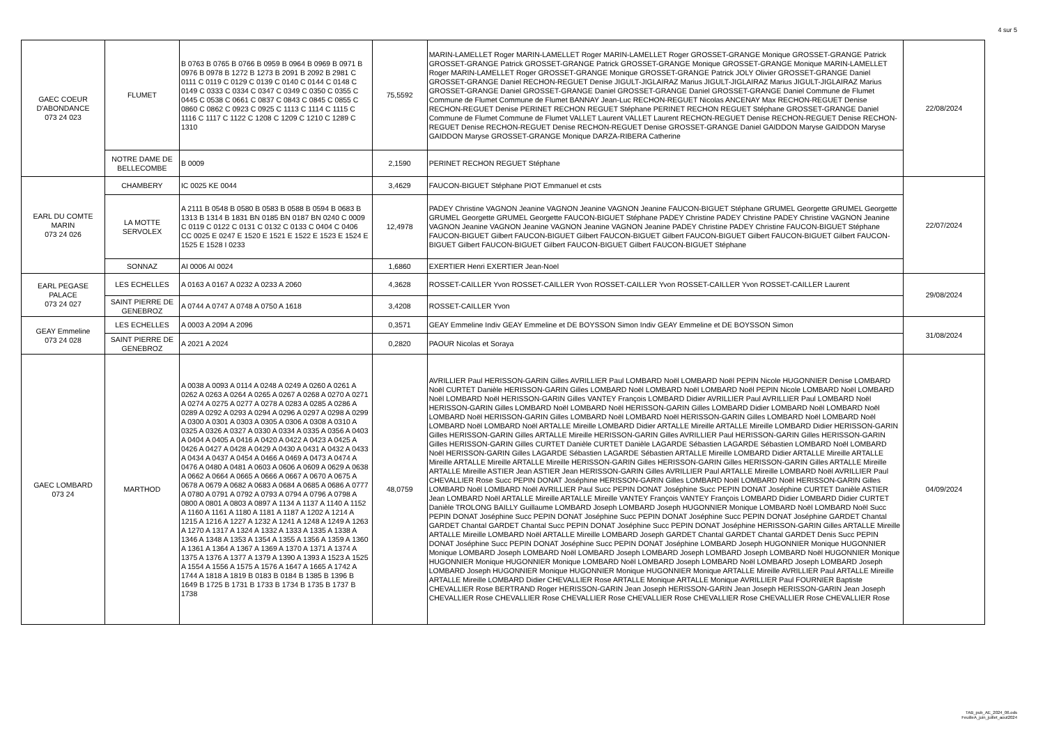4 sur 5
| GAEC COEUR D'ABONDANCE 073 24 023 | FLUMET | B 0763 B 0765 B 0766 B 0959 B 0964 B 0969 B 0971 B 0976 B 0978 B 1272 B 1273 B 2091 B 2092 B 2981 C 0111 C 0119 C 0129 C 0139 C 0140 C 0144 C 0148 C 0149 C 0333 C 0334 C 0347 C 0349 C 0350 C 0355 C 0445 C 0538 C 0661 C 0837 C 0843 C 0845 C 0855 C 0860 C 0862 C 0923 C 0925 C 1113 C 1114 C 1115 C 1116 C 1117 C 1122 C 1208 C 1209 C 1210 C 1289 C 1310 | 75,5592 | MARIN-LAMELLET Roger MARIN-LAMELLET Roger MARIN-LAMELLET Roger GROSSET-GRANGE Monique GROSSET-GRANGE Patrick GROSSET-GRANGE Patrick GROSSET-GRANGE Patrick GROSSET-GRANGE Monique GROSSET-GRANGE Monique MARIN-LAMELLET Roger MARIN-LAMELLET Roger GROSSET-GRANGE Monique GROSSET-GRANGE Patrick JOLY Olivier GROSSET-GRANGE Daniel GROSSET-GRANGE Daniel RECHON-REGUET Denise JIGULT-JIGLAIRAZ Marius JIGULT-JIGLAIRAZ Marius JIGULT-JIGLAIRAZ Marius GROSSET-GRANGE Daniel GROSSET-GRANGE Daniel GROSSET-GRANGE Daniel GROSSET-GRANGE Daniel Commune de Flumet Commune de Flumet Commune de Flumet BANNAY Jean-Luc RECHON-REGUET Nicolas ANCENAY Max RECHON-REGUET Denise RECHON-REGUET Denise PERINET RECHON REGUET Stéphane PERINET RECHON REGUET Stéphane GROSSET-GRANGE Daniel Commune de Flumet Commune de Flumet VALLET Laurent VALLET Laurent RECHON-REGUET Denise RECHON-REGUET Denise RECHON-REGUET Denise RECHON-REGUET Denise RECHON-REGUET Denise GROSSET-GRANGE Daniel GAIDDON Maryse GAIDDON Maryse GAIDDON Maryse GROSSET-GRANGE Monique DARZA-RIBERA Catherine | 22/08/2024 |
| | NOTRE DAME DE BELLECOMBE | B 0009 | 2,1590 | PERINET RECHON REGUET Stéphane | |
| EARL DU COMTE MARIN 073 24 026 | CHAMBERY | IC 0025 KE 0044 | 3,4629 | FAUCON-BIGUET Stéphane PIOT Emmanuel et csts | 22/07/2024 |
| | LA MOTTE SERVOLEX | A 2111 B 0548 B 0580 B 0583 B 0588 B 0594 B 0683 B 1313 B 1314 B 1831 BN 0185 BN 0187 BN 0240 C 0009 C 0119 C 0122 C 0131 C 0132 C 0133 C 0404 C 0406 CC 0025 E 0247 E 1520 E 1521 E 1522 E 1523 E 1524 E 1525 E 1528 I 0233 | 12,4978 | PADEY Christine VAGNON Jeanine VAGNON Jeanine VAGNON Jeanine FAUCON-BIGUET Stéphane GRUMEL Georgette GRUMEL Georgette GRUMEL Georgette GRUMEL Georgette FAUCON-BIGUET Stéphane PADEY Christine PADEY Christine PADEY Christine VAGNON Jeanine VAGNON Jeanine VAGNON Jeanine VAGNON Jeanine VAGNON Jeanine PADEY Christine PADEY Christine FAUCON-BIGUET Stéphane FAUCON-BIGUET Gilbert FAUCON-BIGUET Gilbert FAUCON-BIGUET Gilbert FAUCON-BIGUET Gilbert FAUCON-BIGUET Gilbert FAUCON-BIGUET Gilbert FAUCON-BIGUET Gilbert FAUCON-BIGUET Gilbert FAUCON-BIGUET Stéphane | |
| | SONNAZ | AI 0006 AI 0024 | 1,6860 | EXERTIER Henri EXERTIER Jean-Noel | |
| EARL PEGASE PALACE 073 24 027 | LES ECHELLES | A 0163 A 0167 A 0232 A 0233 A 2060 | 4,3628 | ROSSET-CAILLER Yvon ROSSET-CAILLER Yvon ROSSET-CAILLER Yvon ROSSET-CAILLER Yvon ROSSET-CAILLER Laurent | 29/08/2024 |
| | SAINT PIERRE DE GENEBROZ | A 0744 A 0747 A 0748 A 0750 A 1618 | 3,4208 | ROSSET-CAILLER Yvon | |
| GEAY Emmeline 073 24 028 | LES ECHELLES | A 0003 A 2094 A 2096 | 0,3571 | GEAY Emmeline Indiv GEAY Emmeline et DE BOYSSON Simon Indiv GEAY Emmeline et DE BOYSSON Simon | 31/08/2024 |
| | SAINT PIERRE DE GENEBROZ | A 2021 A 2024 | 0,2820 | PAOUR Nicolas et Soraya | |
| GAEC LOMBARD 073 24 | MARTHOD | A 0038 A 0093 A 0114 A 0248 A 0249 A 0260 A 0261 A 0262 A 0263 A 0264 A 0265 A 0267 A 0268 A 0270 A 0271 A 0274 A 0275 A 0277 A 0278 A 0283 A 0285 A 0286 A 0289 A 0292 A 0293 A 0294 A 0296 A 0297 A 0298 A 0299 A 0300 A 0301 A 0303 A 0305 A 0306 A 0308 A 0310 A 0325 A 0326 A 0327 A 0330 A 0334 A 0335 A 0356 A 0403 A 0404 A 0405 A 0416 A 0420 A 0422 A 0423 A 0425 A 0426 A 0427 A 0428 A 0429 A 0430 A 0431 A 0432 A 0433 A 0434 A 0437 A 0454 A 0466 A 0469 A 0473 A 0474 A 0476 A 0480 A 0481 A 0603 A 0606 A 0609 A 0629 A 0638 A 0662 A 0664 A 0665 A 0666 A 0667 A 0670 A 0675 A 0678 A 0679 A 0682 A 0683 A 0684 A 0685 A 0686 A 0777 A 0780 A 0791 A 0792 A 0793 A 0794 A 0796 A 0798 A 0800 A 0801 A 0803 A 0897 A 1134 A 1137 A 1140 A 1152 A 1160 A 1161 A 1180 A 1181 A 1187 A 1202 A 1214 A 1215 A 1216 A 1227 A 1232 A 1241 A 1248 A 1249 A 1263 A 1270 A 1317 A 1324 A 1332 A 1333 A 1335 A 1338 A 1346 A 1348 A 1353 A 1354 A 1355 A 1356 A 1359 A 1360 A 1361 A 1364 A 1367 A 1369 A 1370 A 1371 A 1374 A 1375 A 1376 A 1377 A 1379 A 1390 A 1393 A 1523 A 1525 A 1554 A 1556 A 1575 A 1576 A 1647 A 1665 A 1742 A 1744 A 1818 A 1819 B 0183 B 0184 B 1385 B 1396 B 1649 B 1725 B 1731 B 1733 B 1734 B 1735 B 1737 B 1738 | 48,0759 | AVRILLIER Paul HERISSON-GARIN Gilles AVRILLIER Paul LOMBARD Noël LOMBARD Noël PEPIN Nicole HUGONNIER Denise LOMBARD Noël CURTET Danièle HERISSON-GARIN Gilles LOMBARD Noël LOMBARD Noël LOMBARD Noël PEPIN Nicole LOMBARD Noël LOMBARD Noël LOMBARD Noël HERISSON-GARIN Gilles VANTEY François LOMBARD Didier AVRILLIER Paul AVRILLIER Paul LOMBARD Noël HERISSON-GARIN Gilles LOMBARD Noël LOMBARD Noël HERISSON-GARIN Gilles LOMBARD Didier LOMBARD Noël LOMBARD Noël LOMBARD Noël HERISSON-GARIN Gilles LOMBARD Noël LOMBARD Noël HERISSON-GARIN Gilles LOMBARD Noël LOMBARD Noël LOMBARD Noël LOMBARD Noël ARTALLE Mireille LOMBARD Didier ARTALLE Mireille ARTALLE Mireille LOMBARD Didier HERISSON-GARIN Gilles HERISSON-GARIN Gilles ARTALLE Mireille HERISSON-GARIN Gilles AVRILLIER Paul HERISSON-GARIN Gilles HERISSON-GARIN Gilles HERISSON-GARIN Gilles CURTET Danièle CURTET Danièle LAGARDE Sébastien LAGARDE Sébastien LOMBARD Noël LOMBARD Noël HERISSON-GARIN Gilles LAGARDE Sébastien LAGARDE Sébastien ARTALLE Mireille LOMBARD Didier ARTALLE Mireille ARTALLE Mireille ARTALLE Mireille ARTALLE Mireille HERISSON-GARIN Gilles HERISSON-GARIN Gilles HERISSON-GARIN Gilles ARTALLE Mireille ARTALLE Mireille ASTIER Jean ASTIER Jean HERISSON-GARIN Gilles AVRILLIER Paul ARTALLE Mireille LOMBARD Noël AVRILLIER Paul CHEVALLIER Rose Succ PEPIN DONAT Joséphine HERISSON-GARIN Gilles LOMBARD Noël LOMBARD Noël HERISSON-GARIN Gilles LOMBARD Noël LOMBARD Noël AVRILLIER Paul Succ PEPIN DONAT Joséphine Succ PEPIN DONAT Joséphine CURTET Danièle ASTIER Jean LOMBARD Noël ARTALLE Mireille ARTALLE Mireille VANTEY François VANTEY François LOMBARD Didier LOMBARD Didier CURTET Danièle TROLONG BAILLY Guillaume LOMBARD Joseph LOMBARD Joseph HUGONNIER Monique LOMBARD Noël LOMBARD Noël Succ PEPIN DONAT Joséphine Succ PEPIN DONAT Joséphine Succ PEPIN DONAT Joséphine Succ PEPIN DONAT Joséphine GARDET Chantal GARDET Chantal GARDET Chantal Succ PEPIN DONAT Joséphine Succ PEPIN DONAT Joséphine HERISSON-GARIN Gilles ARTALLE Mireille ARTALLE Mireille LOMBARD Noël ARTALLE Mireille LOMBARD Joseph GARDET Chantal GARDET Chantal GARDET Denis Succ PEPIN DONAT Joséphine Succ PEPIN DONAT Joséphine Succ PEPIN DONAT Joséphine LOMBARD Joseph HUGONNIER Monique HUGONNIER Monique LOMBARD Joseph LOMBARD Noël LOMBARD Joseph LOMBARD Joseph LOMBARD Joseph LOMBARD Noël HUGONNIER Monique HUGONNIER Monique HUGONNIER Monique LOMBARD Noël LOMBARD Joseph LOMBARD Noël LOMBARD Joseph LOMBARD Joseph LOMBARD Joseph HUGONNIER Monique HUGONNIER Monique HUGONNIER Monique ARTALLE Mireille AVRILLIER Paul ARTALLE Mireille ARTALLE Mireille LOMBARD Didier CHEVALLIER Rose ARTALLE Monique ARTALLE Monique AVRILLIER Paul FOURNIER Baptiste CHEVALLIER Rose BERTRAND Roger HERISSON-GARIN Jean Joseph HERISSON-GARIN Jean Joseph HERISSON-GARIN Jean Joseph CHEVALLIER Rose CHEVALLIER Rose CHEVALLIER Rose CHEVALLIER Rose CHEVALLIER Rose CHEVALLIER Rose CHEVALLIER Rose | 04/09/2024 |
TAB_pub_AE_2024_06.ods
FeuilleA_juin_juillet_aout2024